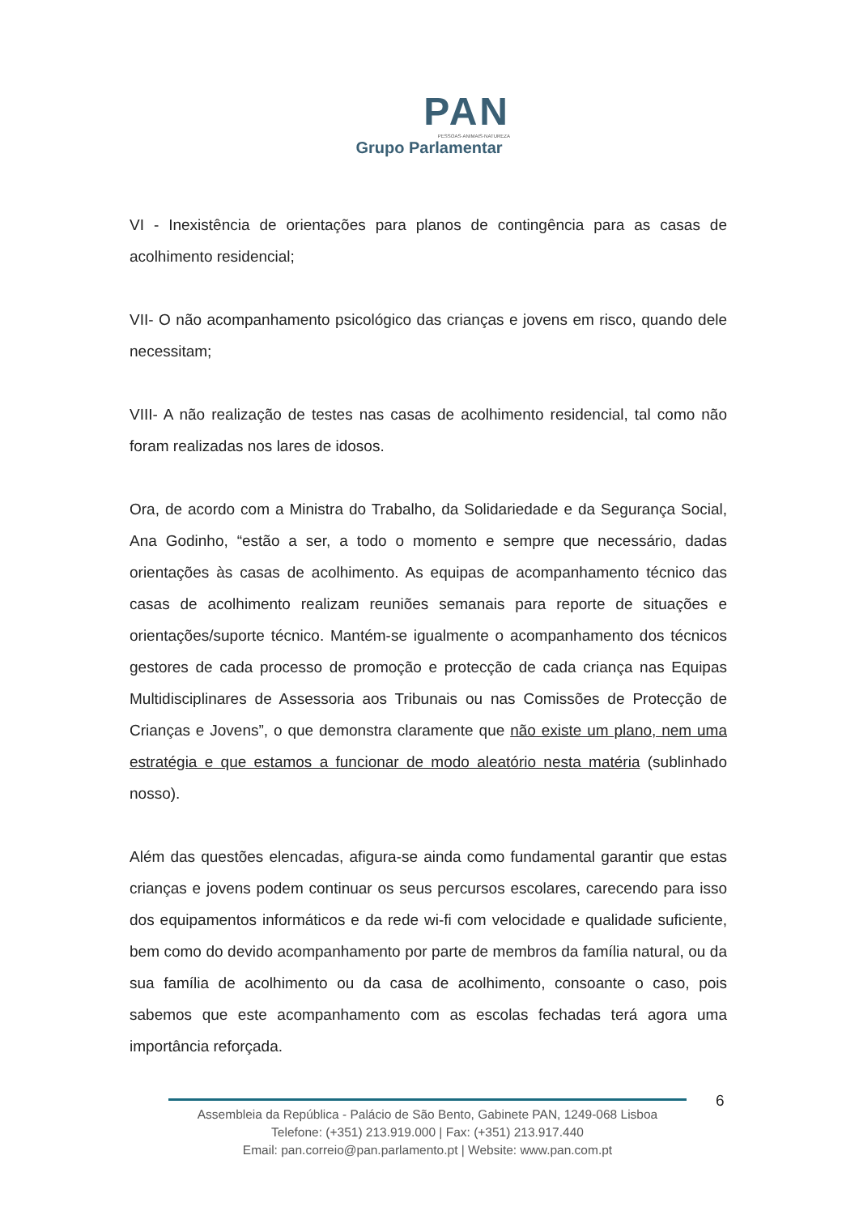PAN
PESSOAS·ANIMAIS·NATUREZA
Grupo Parlamentar
VI - Inexistência de orientações para planos de contingência para as casas de acolhimento residencial;
VII- O não acompanhamento psicológico das crianças e jovens em risco, quando dele necessitam;
VIII- A não realização de testes nas casas de acolhimento residencial, tal como não foram realizadas nos lares de idosos.
Ora, de acordo com a Ministra do Trabalho, da Solidariedade e da Segurança Social, Ana Godinho, “estão a ser, a todo o momento e sempre que necessário, dadas orientações às casas de acolhimento. As equipas de acompanhamento técnico das casas de acolhimento realizam reuniões semanais para reporte de situações e orientações/suporte técnico. Mantém-se igualmente o acompanhamento dos técnicos gestores de cada processo de promoção e protecção de cada criança nas Equipas Multidisciplinares de Assessoria aos Tribunais ou nas Comissões de Protecção de Crianças e Jovens”, o que demonstra claramente que não existe um plano, nem uma estratégia e que estamos a funcionar de modo aleatório nesta matéria (sublinhado nosso).
Além das questões elencadas, afigura-se ainda como fundamental garantir que estas crianças e jovens podem continuar os seus percursos escolares, carecendo para isso dos equipamentos informáticos e da rede wi-fi com velocidade e qualidade suficiente, bem como do devido acompanhamento por parte de membros da família natural, ou da sua família de acolhimento ou da casa de acolhimento, consoante o caso, pois sabemos que este acompanhamento com as escolas fechadas terá agora uma importância reforçada.
6
Assembleia da República - Palácio de São Bento, Gabinete PAN, 1249-068 Lisboa
Telefone: (+351) 213.919.000 | Fax: (+351) 213.917.440
Email: pan.correio@pan.parlamento.pt | Website: www.pan.com.pt